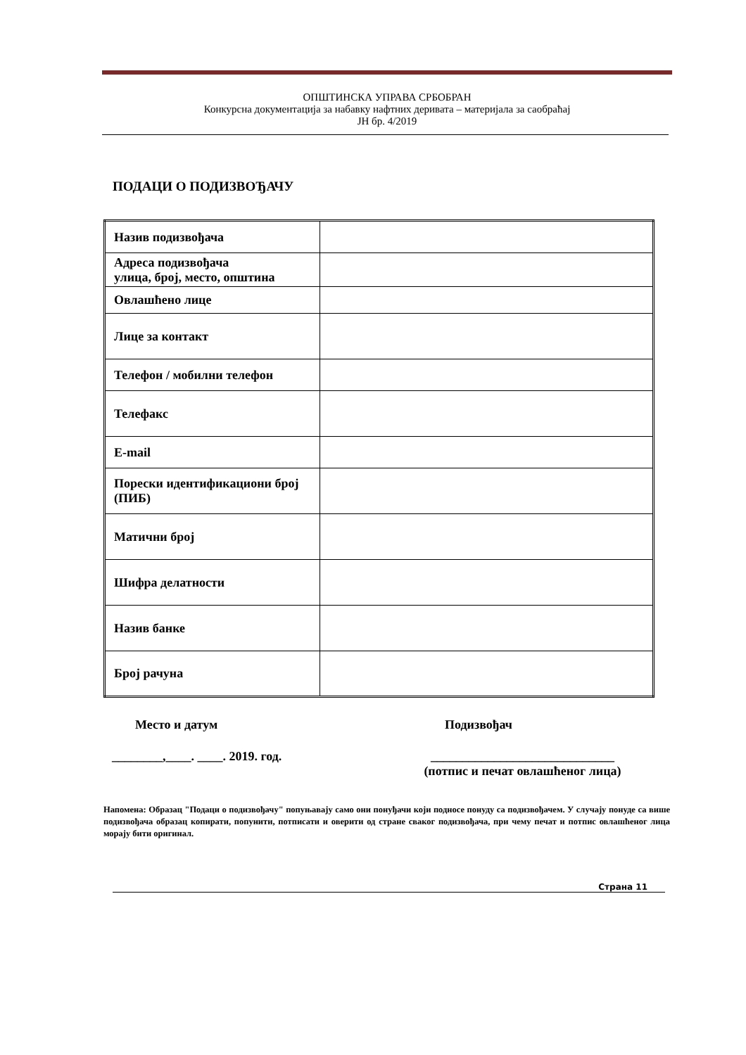ОПШТИНСКА УПРАВА СРБОБРАН
Конкурсна документација за набавку нафтних деривата – материјала за саобраћај
ЈН бр. 4/2019
ПОДАЦИ О ПОДИЗВОЂАЧУ
| Назив подизвођача | |
| Адреса подизвођача улица, број, место, општина | |
| Овлашћено лице | |
| Лице за контакт | |
| Телефон / мобилни телефон | |
| Телефакс | |
| E-mail | |
| Порески идентификациони број (ПИБ) | |
| Матични број | |
| Шифра делатности | |
| Назив банке | |
| Број рачуна | |
Место и датум Подизвођач
________,____. ____. 2019. год.
_____________________________
(потпис и печат овлашћеног лица)
Напомена: Образац "Подаци о подизвођачу" попуњавају само они понуђачи који подносе понуду са подизвођачем. У случају понуде са више подизвођача образац копирати, попунити, потписати и оверити од стране сваког подизвођача, при чему печат и потпис овлашћеног лица морају бити оригинал.
Страна 11